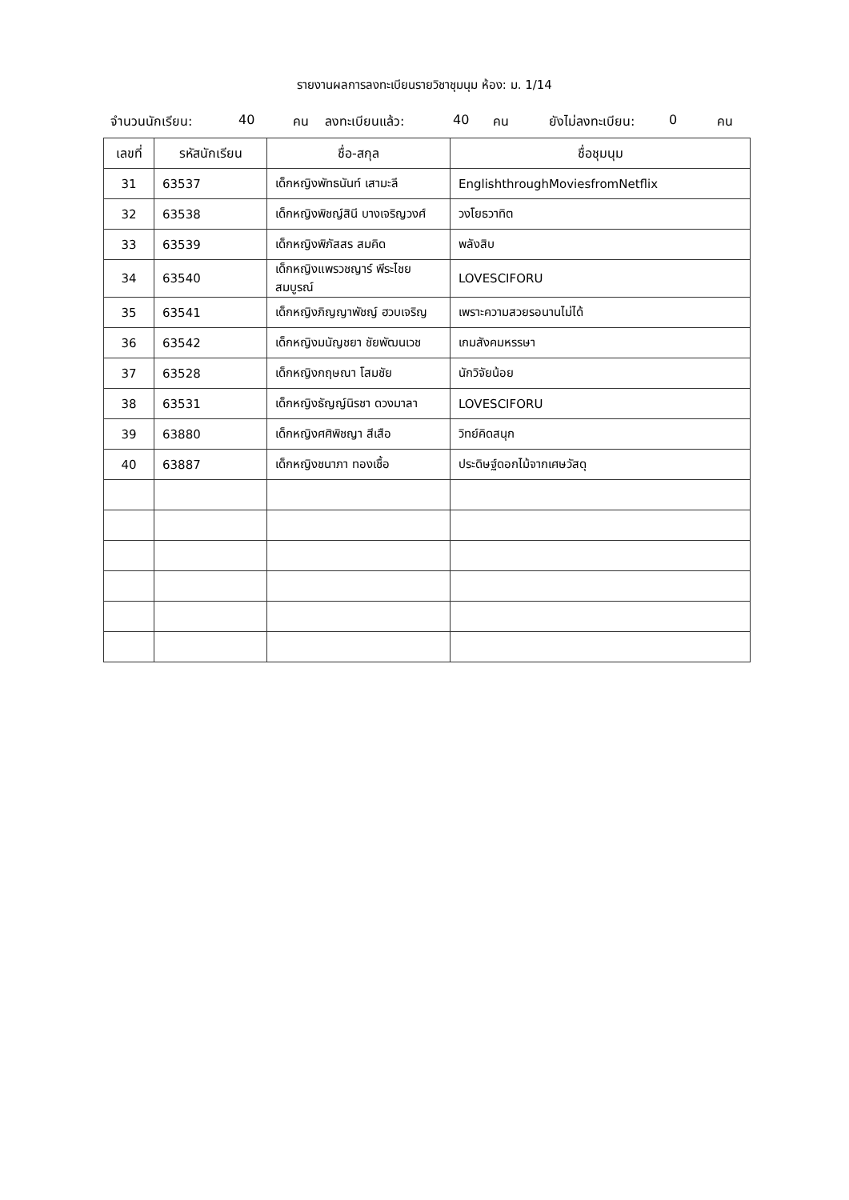รายงานผลการลงทะเบียนรายวิชาชุมนุม ห้อง: ม. 1/14
จำนวนนักเรียน: 40 คน ลงทะเบียนแล้ว: 40 คน ยังไม่ลงทะเบียน: 0 คน
| เลขที่ | รหัสนักเรียน | ชื่อ-สกุล | ชื่อชุมนุม |
| --- | --- | --- | --- |
| 31 | 63537 | เด็กหญิงพัทธนันท์ เสามะลี | EnglishthroughMoviesfromNetflix |
| 32 | 63538 | เด็กหญิงพิชญ์สินี บางเจริญวงศ์ | วงโยธวาทิต |
| 33 | 63539 | เด็กหญิงพิภัสสร สมคิด | พลังสิบ |
| 34 | 63540 | เด็กหญิงแพรวชญาร์ พีระไชยสมบูรณ์ | LOVESCIFORU |
| 35 | 63541 | เด็กหญิงภิญญาพัชญ์ ฮวบเจริญ | เพราะความสวยรอนานไม่ได้ |
| 36 | 63542 | เด็กหญิงมนัญชยา ชัยพัฒนเวช | เกมสังคมหรรษา |
| 37 | 63528 | เด็กหญิงกฤษณา โสมชัย | นักวิจัยน้อย |
| 38 | 63531 | เด็กหญิงธัญญ์นิรชา ดวงมาลา | LOVESCIFORU |
| 39 | 63880 | เด็กหญิงศศิพิชญา สีเสือ | วิทย์คิดสนุก |
| 40 | 63887 | เด็กหญิงชนาภา ทองเชื้อ | ประดิษฐ์ดอกไม้จากเศษวัสดุ |